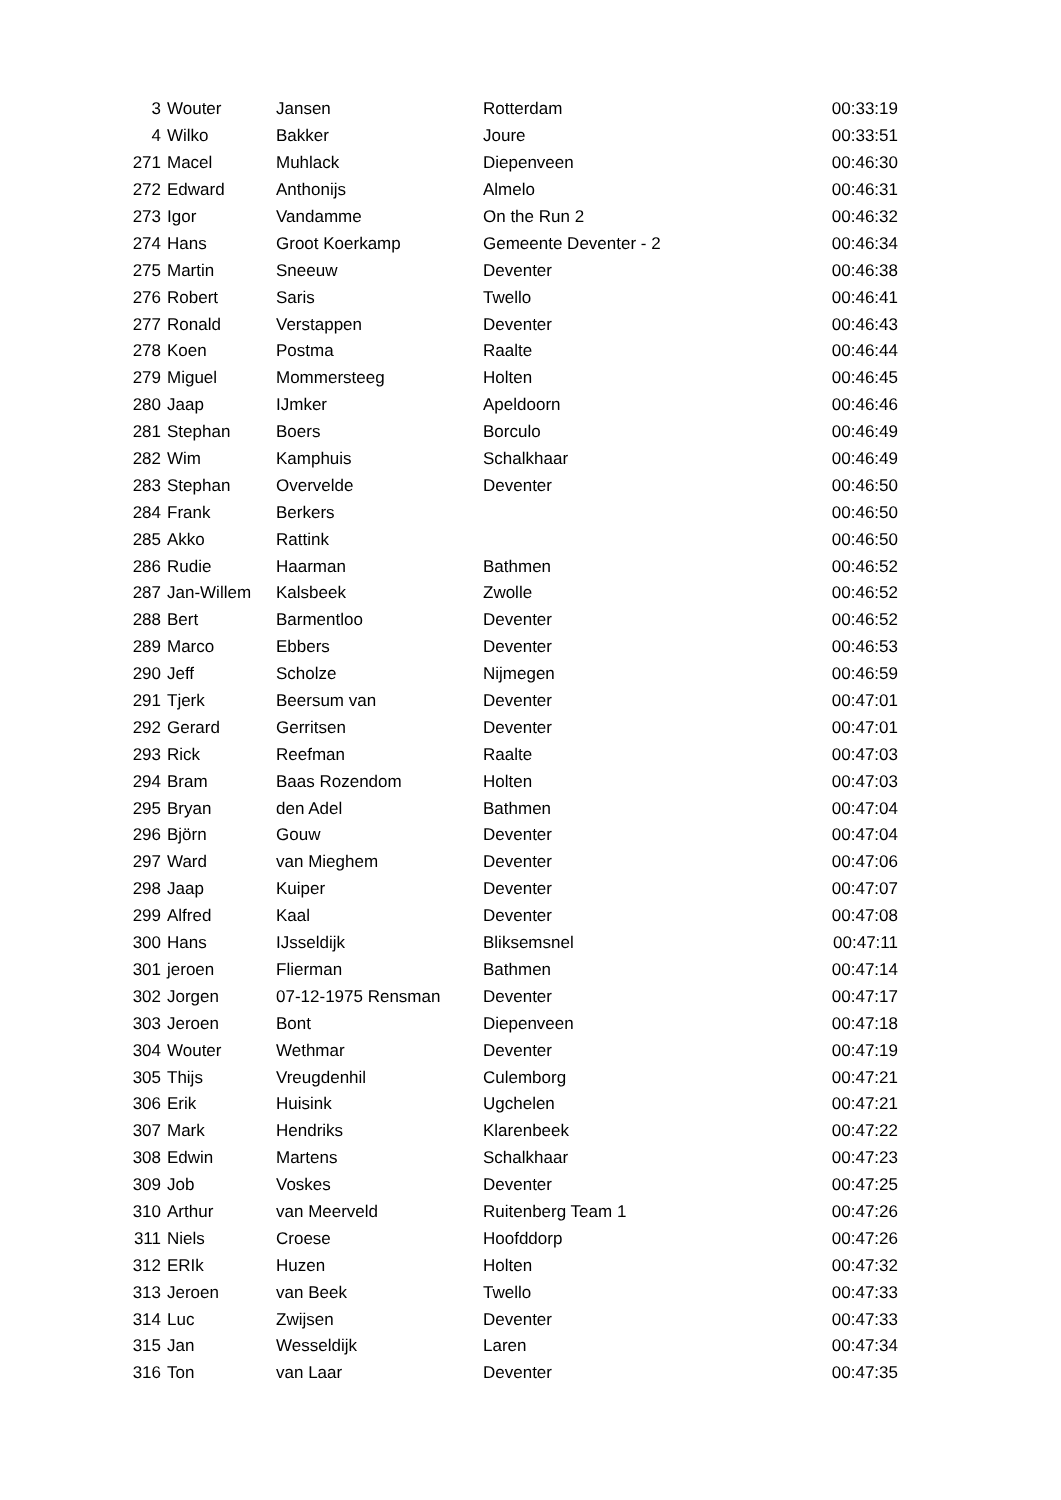| 3 | Wouter | Jansen | Rotterdam | 00:33:19 |
| 4 | Wilko | Bakker | Joure | 00:33:51 |
| 271 | Macel | Muhlack | Diepenveen | 00:46:30 |
| 272 | Edward | Anthonijs | Almelo | 00:46:31 |
| 273 | Igor | Vandamme | On the Run 2 | 00:46:32 |
| 274 | Hans | Groot Koerkamp | Gemeente Deventer - 2 | 00:46:34 |
| 275 | Martin | Sneeuw | Deventer | 00:46:38 |
| 276 | Robert | Saris | Twello | 00:46:41 |
| 277 | Ronald | Verstappen | Deventer | 00:46:43 |
| 278 | Koen | Postma | Raalte | 00:46:44 |
| 279 | Miguel | Mommersteeg | Holten | 00:46:45 |
| 280 | Jaap | IJmker | Apeldoorn | 00:46:46 |
| 281 | Stephan | Boers | Borculo | 00:46:49 |
| 282 | Wim | Kamphuis | Schalkhaar | 00:46:49 |
| 283 | Stephan | Overvelde | Deventer | 00:46:50 |
| 284 | Frank | Berkers | | 00:46:50 |
| 285 | Akko | Rattink | | 00:46:50 |
| 286 | Rudie | Haarman | Bathmen | 00:46:52 |
| 287 | Jan-Willem | Kalsbeek | Zwolle | 00:46:52 |
| 288 | Bert | Barmentloo | Deventer | 00:46:52 |
| 289 | Marco | Ebbers | Deventer | 00:46:53 |
| 290 | Jeff | Scholze | Nijmegen | 00:46:59 |
| 291 | Tjerk | Beersum van | Deventer | 00:47:01 |
| 292 | Gerard | Gerritsen | Deventer | 00:47:01 |
| 293 | Rick | Reefman | Raalte | 00:47:03 |
| 294 | Bram | Baas Rozendom | Holten | 00:47:03 |
| 295 | Bryan | den Adel | Bathmen | 00:47:04 |
| 296 | Björn | Gouw | Deventer | 00:47:04 |
| 297 | Ward | van Mieghem | Deventer | 00:47:06 |
| 298 | Jaap | Kuiper | Deventer | 00:47:07 |
| 299 | Alfred | Kaal | Deventer | 00:47:08 |
| 300 | Hans | IJsseldijk | Bliksemsnel | 00:47:11 |
| 301 | jeroen | Flierman | Bathmen | 00:47:14 |
| 302 | Jorgen | 07-12-1975 Rensman | Deventer | 00:47:17 |
| 303 | Jeroen | Bont | Diepenveen | 00:47:18 |
| 304 | Wouter | Wethmar | Deventer | 00:47:19 |
| 305 | Thijs | Vreugdenhil | Culemborg | 00:47:21 |
| 306 | Erik | Huisink | Ugchelen | 00:47:21 |
| 307 | Mark | Hendriks | Klarenbeek | 00:47:22 |
| 308 | Edwin | Martens | Schalkhaar | 00:47:23 |
| 309 | Job | Voskes | Deventer | 00:47:25 |
| 310 | Arthur | van Meerveld | Ruitenberg Team 1 | 00:47:26 |
| 311 | Niels | Croese | Hoofddorp | 00:47:26 |
| 312 | ERIk | Huzen | Holten | 00:47:32 |
| 313 | Jeroen | van Beek | Twello | 00:47:33 |
| 314 | Luc | Zwijsen | Deventer | 00:47:33 |
| 315 | Jan | Wesseldijk | Laren | 00:47:34 |
| 316 | Ton | van Laar | Deventer | 00:47:35 |